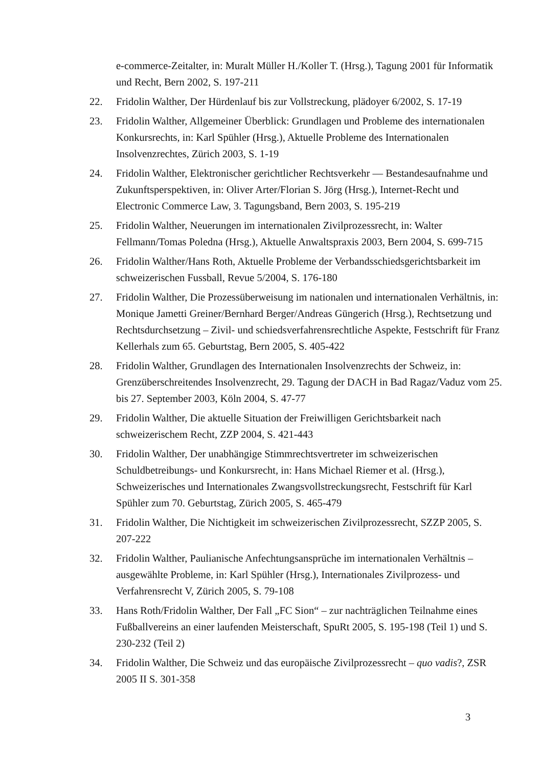e-commerce-Zeitalter, in: Muralt Müller H./Koller T. (Hrsg.), Tagung 2001 für Informatik und Recht, Bern 2002, S. 197-211
22. Fridolin Walther, Der Hürdenlauf bis zur Vollstreckung, plädoyer 6/2002, S. 17-19
23. Fridolin Walther, Allgemeiner Überblick: Grundlagen und Probleme des internationalen Konkursrechts, in: Karl Spühler (Hrsg.), Aktuelle Probleme des Internationalen Insolvenzrechtes, Zürich 2003, S. 1-19
24. Fridolin Walther, Elektronischer gerichtlicher Rechtsverkehr — Bestandesaufnahme und Zukunftsperspektiven, in: Oliver Arter/Florian S. Jörg (Hrsg.), Internet-Recht und Electronic Commerce Law, 3. Tagungsband, Bern 2003, S. 195-219
25. Fridolin Walther, Neuerungen im internationalen Zivilprozessrecht, in: Walter Fellmann/Tomas Poledna (Hrsg.), Aktuelle Anwaltspraxis 2003, Bern 2004, S. 699-715
26. Fridolin Walther/Hans Roth, Aktuelle Probleme der Verbandsschiedsgerichtsbarkeit im schweizerischen Fussball, Revue 5/2004, S. 176-180
27. Fridolin Walther, Die Prozessüberweisung im nationalen und internationalen Verhältnis, in: Monique Jametti Greiner/Bernhard Berger/Andreas Güngerich (Hrsg.), Rechtsetzung und Rechtsdurchsetzung – Zivil- und schiedsverfahrensrechtliche Aspekte, Festschrift für Franz Kellerhals zum 65. Geburtstag, Bern 2005, S. 405-422
28. Fridolin Walther, Grundlagen des Internationalen Insolvenzrechts der Schweiz, in: Grenzüberschreitendes Insolvenzrecht, 29. Tagung der DACH in Bad Ragaz/Vaduz vom 25. bis 27. September 2003, Köln 2004, S. 47-77
29. Fridolin Walther, Die aktuelle Situation der Freiwilligen Gerichtsbarkeit nach schweizerischem Recht, ZZP 2004, S. 421-443
30. Fridolin Walther, Der unabhängige Stimmrechtsvertreter im schweizerischen Schuldbetreibungs- und Konkursrecht, in: Hans Michael Riemer et al. (Hrsg.), Schweizerisches und Internationales Zwangsvollstreckungsrecht, Festschrift für Karl Spühler zum 70. Geburtstag, Zürich 2005, S. 465-479
31. Fridolin Walther, Die Nichtigkeit im schweizerischen Zivilprozessrecht, SZZP 2005, S. 207-222
32. Fridolin Walther, Paulianische Anfechtungsansprüche im internationalen Verhältnis – ausgewählte Probleme, in: Karl Spühler (Hrsg.), Internationales Zivilprozess- und Verfahrensrecht V, Zürich 2005, S. 79-108
33. Hans Roth/Fridolin Walther, Der Fall „FC Sion“ – zur nachträglichen Teilnahme eines Fußballvereins an einer laufenden Meisterschaft, SpuRt 2005, S. 195-198 (Teil 1) und S. 230-232 (Teil 2)
34. Fridolin Walther, Die Schweiz und das europäische Zivilprozessrecht – quo vadis?, ZSR 2005 II S. 301-358
3